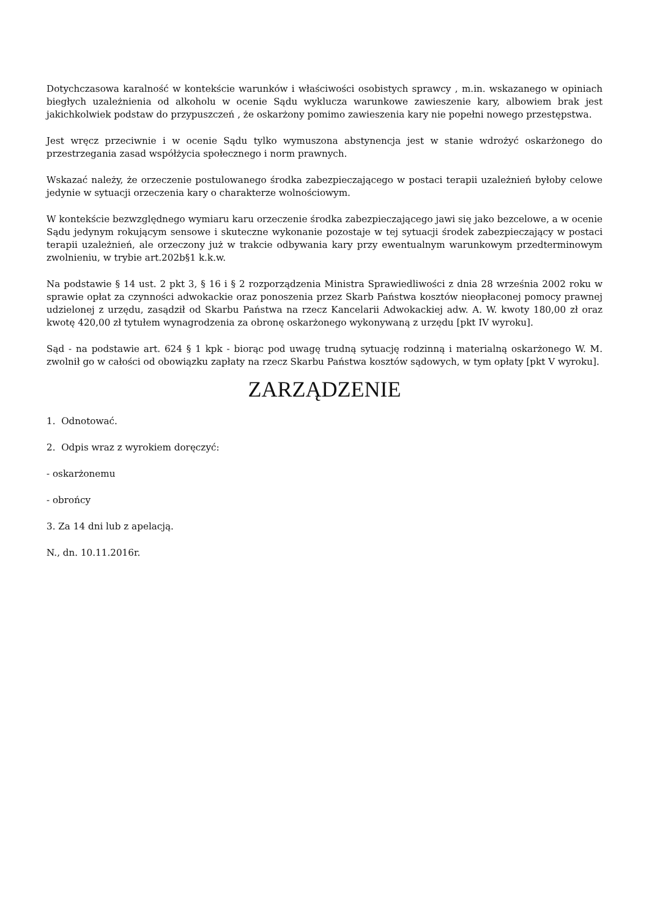Dotychczasowa karalność w kontekście warunków i właściwości osobistych sprawcy , m.in. wskazanego w opiniach biegłych uzależnienia od alkoholu w ocenie Sądu wyklucza warunkowe zawieszenie kary, albowiem brak jest jakichkolwiek podstaw do przypuszczeń , że oskarżony pomimo zawieszenia kary nie popełni nowego przestępstwa.
Jest wręcz przeciwnie i w ocenie Sądu tylko wymuszona abstynencja jest w stanie wdrożyć oskarżonego do przestrzegania zasad współżycia społecznego i norm prawnych.
Wskazać należy, że orzeczenie postulowanego środka zabezpieczającego w postaci terapii uzależnień byłoby celowe jedynie w sytuacji orzeczenia kary o charakterze wolnościowym.
W kontekście bezwzględnego wymiaru karu orzeczenie środka zabezpieczającego jawi się jako bezcelowe, a w ocenie Sądu jedynym rokującym sensowe i skuteczne wykonanie pozostaje w tej sytuacji środek zabezpieczający w postaci terapii uzależnień, ale orzeczony już w trakcie odbywania kary przy ewentualnym warunkowym przedterminowym zwolnieniu, w trybie art.202b§1 k.k.w.
Na podstawie § 14 ust. 2 pkt 3, § 16 i § 2 rozporządzenia Ministra Sprawiedliwości z dnia 28 września 2002 roku w sprawie opłat za czynności adwokackie oraz ponoszenia przez Skarb Państwa kosztów nieopłaconej pomocy prawnej udzielonej z urzędu, zasądził od Skarbu Państwa na rzecz Kancelarii Adwokackiej adw. A. W. kwoty 180,00 zł oraz kwotę 420,00 zł tytułem wynagrodzenia za obronę oskarżonego wykonywaną z urzędu [pkt IV wyroku].
Sąd - na podstawie art. 624 § 1 kpk - biorąc pod uwagę trudną sytuację rodzinną i materialną oskarżonego W. M. zwolnił go w całości od obowiązku zapłaty na rzecz Skarbu Państwa kosztów sądowych, w tym opłaty [pkt V wyroku].
ZARZĄDZENIE
1. Odnotować.
2. Odpis wraz z wyrokiem doręczyć:
- oskarżonemu
- obrońcy
3. Za 14 dni lub z apelacją.
N., dn. 10.11.2016r.